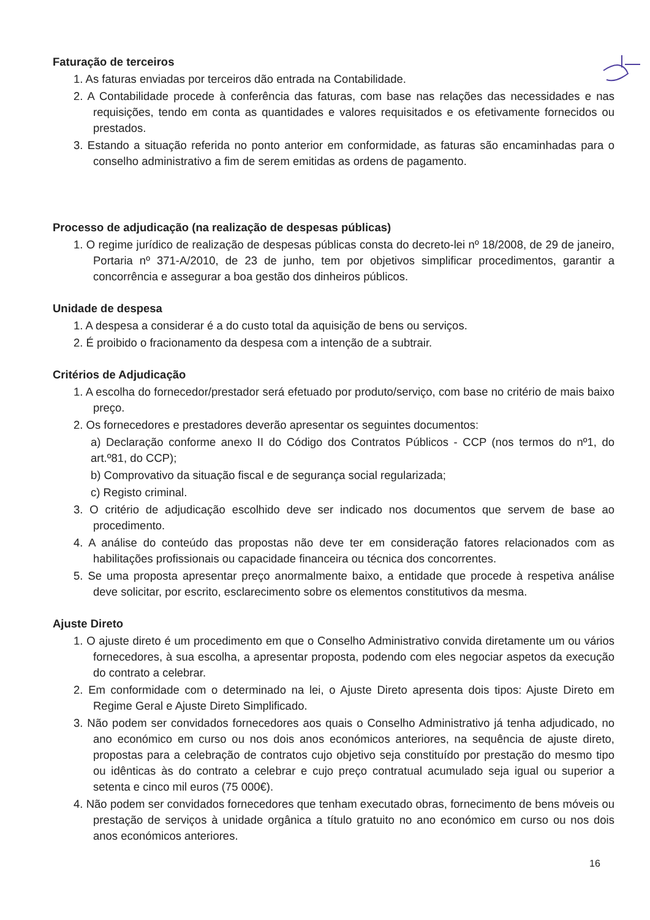Faturação de terceiros
1. As faturas enviadas por terceiros dão entrada na Contabilidade.
2. A Contabilidade procede à conferência das faturas, com base nas relações das necessidades e nas requisições, tendo em conta as quantidades e valores requisitados e os efetivamente fornecidos ou prestados.
3. Estando a situação referida no ponto anterior em conformidade, as faturas são encaminhadas para o conselho administrativo a fim de serem emitidas as ordens de pagamento.
Processo de adjudicação (na realização de despesas públicas)
1. O regime jurídico de realização de despesas públicas consta do decreto-lei nº 18/2008, de 29 de janeiro, Portaria nº 371-A/2010, de 23 de junho, tem por objetivos simplificar procedimentos, garantir a concorrência e assegurar a boa gestão dos dinheiros públicos.
Unidade de despesa
1. A despesa a considerar é a do custo total da aquisição de bens ou serviços.
2. É proibido o fracionamento da despesa com a intenção de a subtrair.
Critérios de Adjudicação
1. A escolha do fornecedor/prestador será efetuado por produto/serviço, com base no critério de mais baixo preço.
2. Os fornecedores e prestadores deverão apresentar os seguintes documentos:
a) Declaração conforme anexo II do Código dos Contratos Públicos - CCP (nos termos do nº1, do art.º81, do CCP);
b) Comprovativo da situação fiscal e de segurança social regularizada;
c) Registo criminal.
3. O critério de adjudicação escolhido deve ser indicado nos documentos que servem de base ao procedimento.
4. A análise do conteúdo das propostas não deve ter em consideração fatores relacionados com as habilitações profissionais ou capacidade financeira ou técnica dos concorrentes.
5. Se uma proposta apresentar preço anormalmente baixo, a entidade que procede à respetiva análise deve solicitar, por escrito, esclarecimento sobre os elementos constitutivos da mesma.
Ajuste Direto
1. O ajuste direto é um procedimento em que o Conselho Administrativo convida diretamente um ou vários fornecedores, à sua escolha, a apresentar proposta, podendo com eles negociar aspetos da execução do contrato a celebrar.
2. Em conformidade com o determinado na lei, o Ajuste Direto apresenta dois tipos: Ajuste Direto em Regime Geral e Ajuste Direto Simplificado.
3. Não podem ser convidados fornecedores aos quais o Conselho Administrativo já tenha adjudicado, no ano económico em curso ou nos dois anos económicos anteriores, na sequência de ajuste direto, propostas para a celebração de contratos cujo objetivo seja constituído por prestação do mesmo tipo ou idênticas às do contrato a celebrar e cujo preço contratual acumulado seja igual ou superior a setenta e cinco mil euros (75 000€).
4. Não podem ser convidados fornecedores que tenham executado obras, fornecimento de bens móveis ou prestação de serviços à unidade orgânica a título gratuito no ano económico em curso ou nos dois anos económicos anteriores.
16